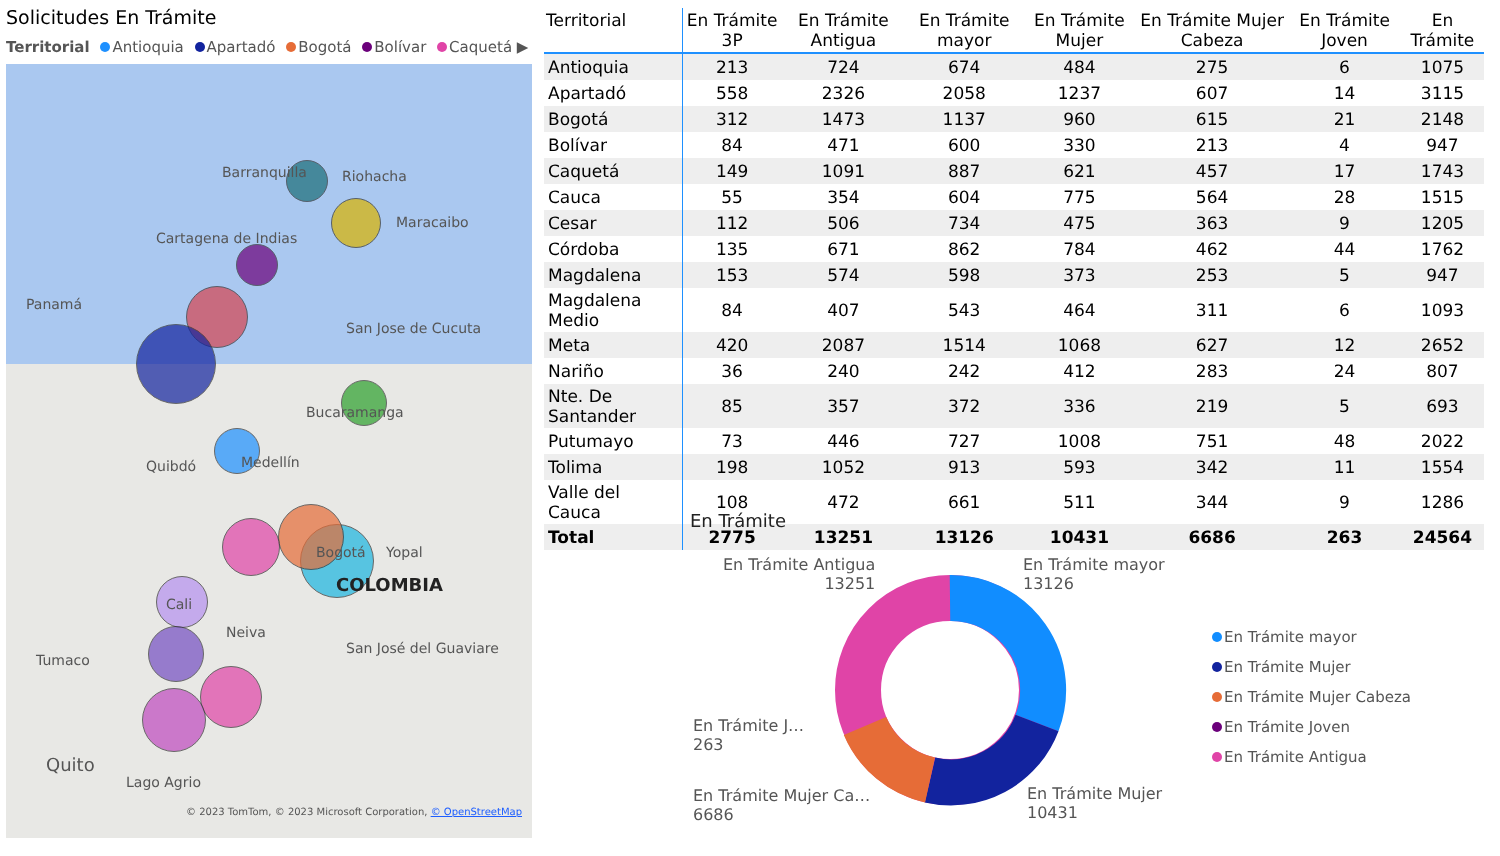Solicitudes En Trámite
Territorial Antioquia Apartadó Bogotá Bolívar Caquetá ▶
Barranquilla Riohacha
Maracaibo
Cartagena de Indias
Panamá
San Jose de Cucuta
Bucaramanga
Medellín Quibdó
Yopal Bogotá
COLOMBIA
Cali
Neiva
Tumaco
San José del Guaviare
Quito
Lago Agrio
© 2023 TomTom, © 2023 Microsoft Corporation, © OpenStreetMap
| Territorial | En Trámite 3P | En Trámite Antigua | En Trámite mayor | En Trámite Mujer | En Trámite Mujer Cabeza | En Trámite Joven | En Trámite |
| --- | --- | --- | --- | --- | --- | --- | --- |
| Antioquia | 213 | 724 | 674 | 484 | 275 | 6 | 1075 |
| Apartadó | 558 | 2326 | 2058 | 1237 | 607 | 14 | 3115 |
| Bogotá | 312 | 1473 | 1137 | 960 | 615 | 21 | 2148 |
| Bolívar | 84 | 471 | 600 | 330 | 213 | 4 | 947 |
| Caquetá | 149 | 1091 | 887 | 621 | 457 | 17 | 1743 |
| Cauca | 55 | 354 | 604 | 775 | 564 | 28 | 1515 |
| Cesar | 112 | 506 | 734 | 475 | 363 | 9 | 1205 |
| Córdoba | 135 | 671 | 862 | 784 | 462 | 44 | 1762 |
| Magdalena | 153 | 574 | 598 | 373 | 253 | 5 | 947 |
| Magdalena Medio | 84 | 407 | 543 | 464 | 311 | 6 | 1093 |
| Meta | 420 | 2087 | 1514 | 1068 | 627 | 12 | 2652 |
| Nariño | 36 | 240 | 242 | 412 | 283 | 24 | 807 |
| Nte. De Santander | 85 | 357 | 372 | 336 | 219 | 5 | 693 |
| Putumayo | 73 | 446 | 727 | 1008 | 751 | 48 | 2022 |
| Tolima | 198 | 1052 | 913 | 593 | 342 | 11 | 1554 |
| Valle del Cauca | 108 | 472 | 661 | 511 | 344 | 9 | 1286 |
| Total | 2775 | 13251 | 13126 | 10431 | 6686 | 263 | 24564 |
En Trámite
En Trámite Antigua
13251
En Trámite mayor
13126
En Trámite J…
263
En Trámite Mujer Ca…
6686
En Trámite Mujer
10431
En Trámite mayor
En Trámite Mujer
En Trámite Mujer Cabeza
En Trámite Joven
En Trámite Antigua